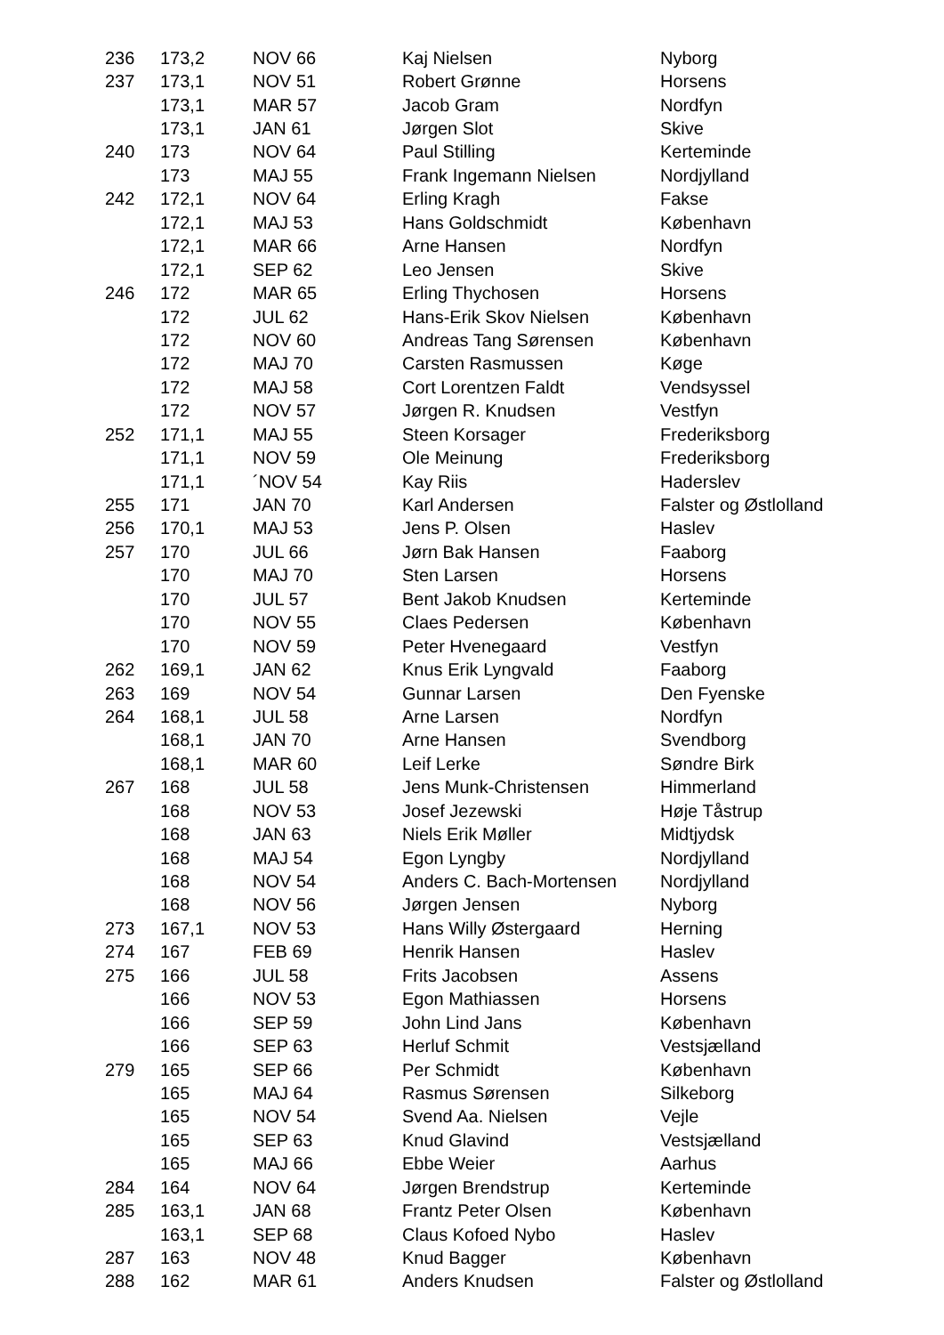| 236 | 173,2 | NOV 66 | Kaj Nielsen | Nyborg |
| 237 | 173,1 | NOV 51 | Robert Grønne | Horsens |
| | 173,1 | MAR 57 | Jacob Gram | Nordfyn |
| | 173,1 | JAN 61 | Jørgen Slot | Skive |
| 240 | 173 | NOV 64 | Paul Stilling | Kerteminde |
| | 173 | MAJ 55 | Frank Ingemann Nielsen | Nordjylland |
| 242 | 172,1 | NOV 64 | Erling Kragh | Fakse |
| | 172,1 | MAJ 53 | Hans Goldschmidt | København |
| | 172,1 | MAR 66 | Arne Hansen | Nordfyn |
| | 172,1 | SEP 62 | Leo Jensen | Skive |
| 246 | 172 | MAR 65 | Erling Thychosen | Horsens |
| | 172 | JUL 62 | Hans-Erik Skov Nielsen | København |
| | 172 | NOV 60 | Andreas Tang Sørensen | København |
| | 172 | MAJ 70 | Carsten Rasmussen | Køge |
| | 172 | MAJ 58 | Cort Lorentzen Faldt | Vendsyssel |
| | 172 | NOV 57 | Jørgen R. Knudsen | Vestfyn |
| 252 | 171,1 | MAJ 55 | Steen Korsager | Frederiksborg |
| | 171,1 | NOV 59 | Ole Meinung | Frederiksborg |
| | 171,1 | ´NOV 54 | Kay Riis | Haderslev |
| 255 | 171 | JAN 70 | Karl Andersen | Falster og Østlolland |
| 256 | 170,1 | MAJ 53 | Jens P. Olsen | Haslev |
| 257 | 170 | JUL 66 | Jørn Bak Hansen | Faaborg |
| | 170 | MAJ 70 | Sten Larsen | Horsens |
| | 170 | JUL 57 | Bent Jakob Knudsen | Kerteminde |
| | 170 | NOV 55 | Claes Pedersen | København |
| | 170 | NOV 59 | Peter Hvenegaard | Vestfyn |
| 262 | 169,1 | JAN 62 | Knus Erik Lyngvald | Faaborg |
| 263 | 169 | NOV 54 | Gunnar Larsen | Den Fyenske |
| 264 | 168,1 | JUL 58 | Arne Larsen | Nordfyn |
| | 168,1 | JAN 70 | Arne Hansen | Svendborg |
| | 168,1 | MAR 60 | Leif Lerke | Søndre Birk |
| 267 | 168 | JUL 58 | Jens Munk-Christensen | Himmerland |
| | 168 | NOV 53 | Josef Jezewski | Høje Tåstrup |
| | 168 | JAN 63 | Niels Erik Møller | Midtjydsk |
| | 168 | MAJ 54 | Egon Lyngby | Nordjylland |
| | 168 | NOV 54 | Anders C. Bach-Mortensen | Nordjylland |
| | 168 | NOV 56 | Jørgen Jensen | Nyborg |
| 273 | 167,1 | NOV 53 | Hans Willy Østergaard | Herning |
| 274 | 167 | FEB 69 | Henrik Hansen | Haslev |
| 275 | 166 | JUL 58 | Frits Jacobsen | Assens |
| | 166 | NOV 53 | Egon Mathiassen | Horsens |
| | 166 | SEP 59 | John Lind Jans | København |
| | 166 | SEP 63 | Herluf Schmit | Vestsjælland |
| 279 | 165 | SEP 66 | Per Schmidt | København |
| | 165 | MAJ 64 | Rasmus Sørensen | Silkeborg |
| | 165 | NOV 54 | Svend Aa. Nielsen | Vejle |
| | 165 | SEP 63 | Knud Glavind | Vestsjælland |
| | 165 | MAJ 66 | Ebbe Weier | Aarhus |
| 284 | 164 | NOV 64 | Jørgen Brendstrup | Kerteminde |
| 285 | 163,1 | JAN 68 | Frantz Peter Olsen | København |
| | 163,1 | SEP 68 | Claus Kofoed Nybo | Haslev |
| 287 | 163 | NOV 48 | Knud Bagger | København |
| 288 | 162 | MAR 61 | Anders Knudsen | Falster og Østlolland |